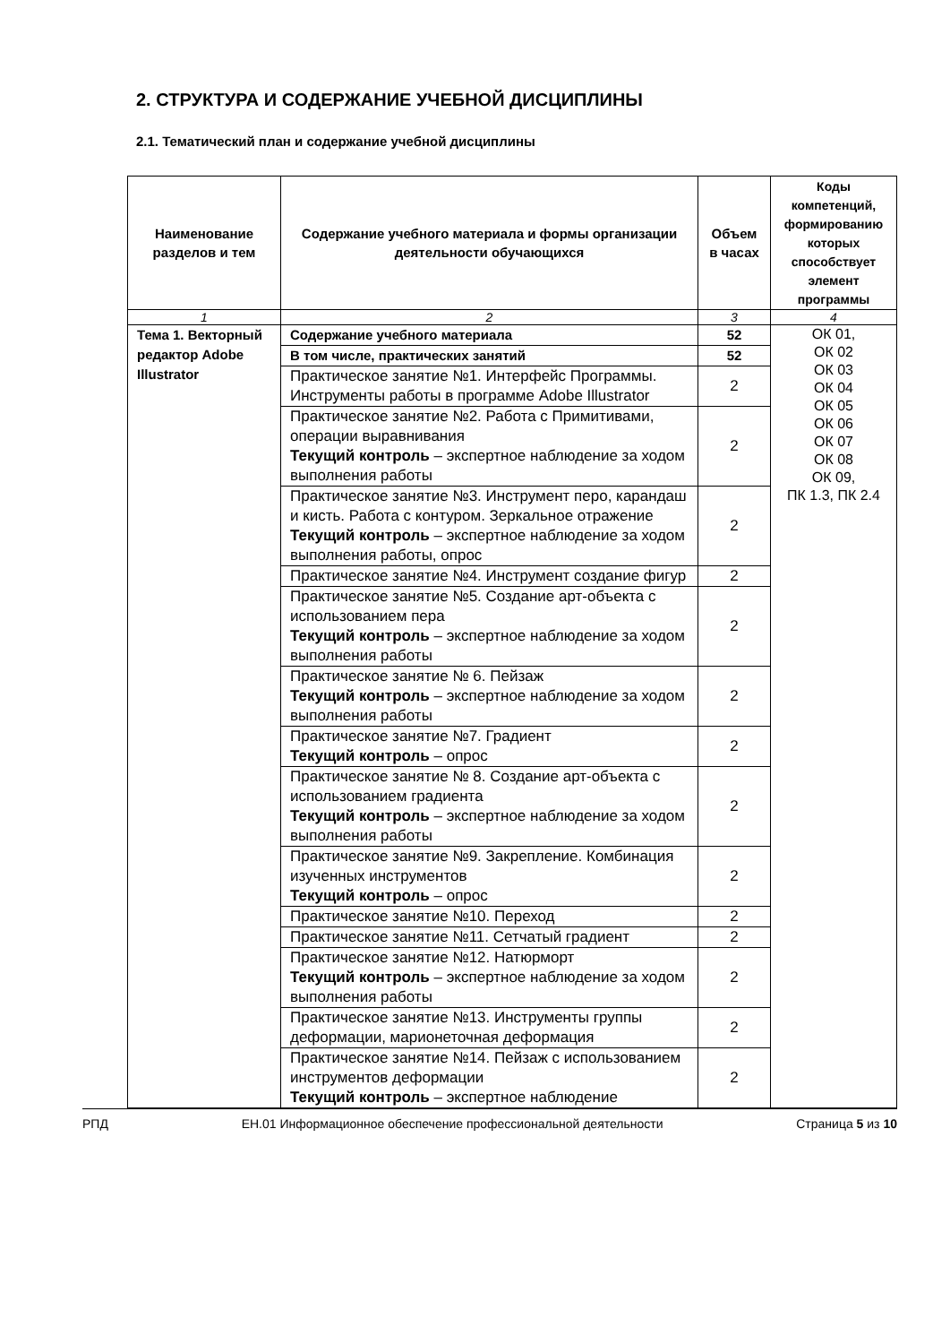2. СТРУКТУРА И СОДЕРЖАНИЕ УЧЕБНОЙ ДИСЦИПЛИНЫ
2.1. Тематический план и содержание учебной дисциплины
| Наименование разделов и тем | Содержание учебного материала и формы организации деятельности обучающихся | Объем в часах | Коды компетенций, формированию которых способствует элемент программы |
| --- | --- | --- | --- |
| 1 | 2 | 3 | 4 |
| Тема 1. Векторный редактор Adobe Illustrator | Содержание учебного материала | 52 | ОК 01, ОК 02 ОК 03 ОК 04 ОК 05 ОК 06 ОК 07 ОК 08 ОК 09, ПК 1.3, ПК 2.4 |
| | В том числе, практических занятий | 52 | |
| | Практическое занятие №1. Интерфейс Программы. Инструменты работы в программе Adobe Illustrator | 2 | |
| | Практическое занятие №2. Работа с Примитивами, операции выравнивания Текущий контроль – экспертное наблюдение за ходом выполнения работы | 2 | |
| | Практическое занятие №3. Инструмент перо, карандаш и кисть. Работа с контуром. Зеркальное отражение Текущий контроль – экспертное наблюдение за ходом выполнения работы, опрос | 2 | |
| | Практическое занятие №4. Инструмент создание фигур | 2 | |
| | Практическое занятие №5. Создание арт-объекта с использованием пера Текущий контроль – экспертное наблюдение за ходом выполнения работы | 2 | |
| | Практическое занятие № 6. Пейзаж Текущий контроль – экспертное наблюдение за ходом выполнения работы | 2 | |
| | Практическое занятие №7. Градиент Текущий контроль – опрос | 2 | |
| | Практическое занятие № 8. Создание арт-объекта с использованием градиента Текущий контроль – экспертное наблюдение за ходом выполнения работы | 2 | |
| | Практическое занятие №9. Закрепление. Комбинация изученных инструментов Текущий контроль – опрос | 2 | |
| | Практическое занятие №10. Переход | 2 | |
| | Практическое занятие №11. Сетчатый градиент | 2 | |
| | Практическое занятие №12. Натюрморт Текущий контроль – экспертное наблюдение за ходом выполнения работы | 2 | |
| | Практическое занятие №13. Инструменты группы деформации, марионеточная деформация | 2 | |
| | Практическое занятие №14. Пейзаж с использованием инструментов деформации Текущий контроль – экспертное наблюдение | 2 | |
РПД ЕН.01 Информационное обеспечение профессиональной деятельности Страница 5 из 10